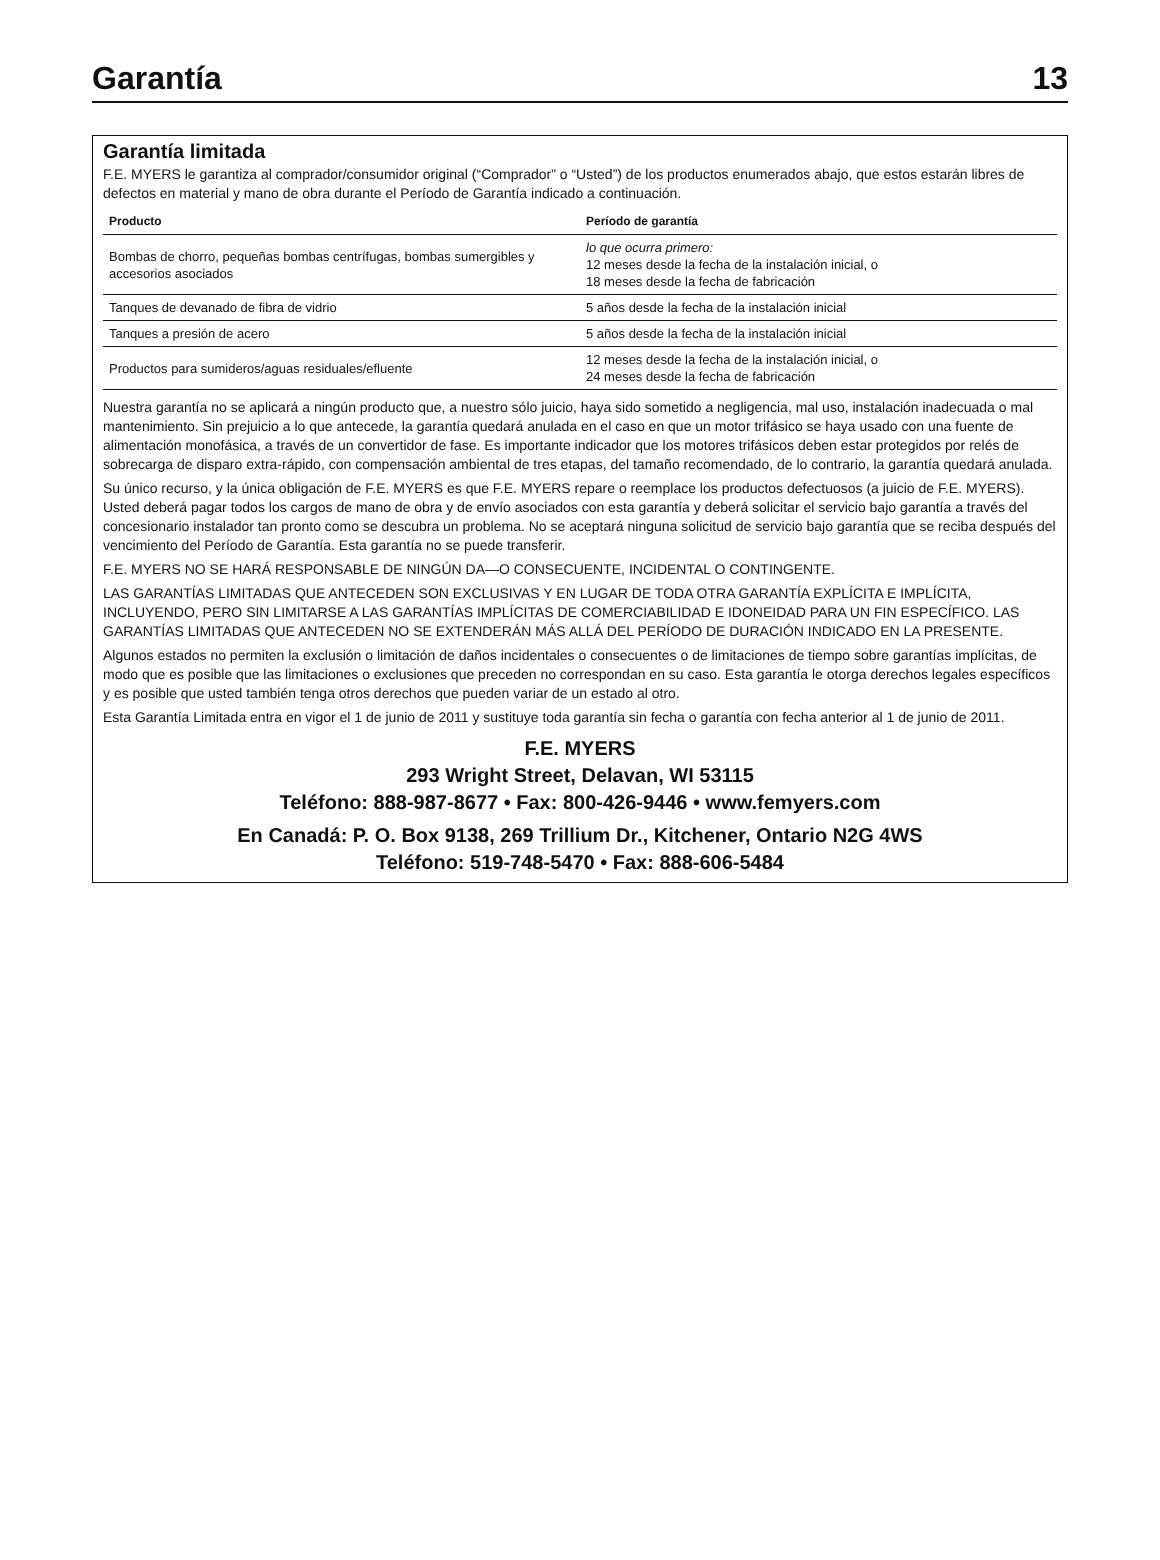Garantía 13
Garantía limitada
F.E. MYERS le garantiza al comprador/consumidor original (“Comprador” o “Usted”) de los productos enumerados abajo, que estos estarán libres de defectos en material y mano de obra durante el Período de Garantía indicado a continuación.
| Producto | Período de garantía |
| --- | --- |
| Bombas de chorro, pequeñas bombas centrífugas, bombas sumergibles y accesorios asociados | lo que ocurra primero: 12 meses desde la fecha de la instalación inicial, o 18 meses desde la fecha de fabricación |
| Tanques de devanado de fibra de vidrio | 5 años desde la fecha de la instalación inicial |
| Tanques a presión de acero | 5 años desde la fecha de la instalación inicial |
| Productos para sumideros/aguas residuales/efluente | 12 meses desde la fecha de la instalación inicial, o 24 meses desde la fecha de fabricación |
Nuestra garantía no se aplicará a ningún producto que, a nuestro sólo juicio, haya sido sometido a negligencia, mal uso, instalación inadecuada o mal mantenimiento. Sin prejuicio a lo que antecede, la garantía quedará anulada en el caso en que un motor trifásico se haya usado con una fuente de alimentación monofásica, a través de un convertidor de fase. Es importante indicador que los motores trifásicos deben estar protegidos por relés de sobrecarga de disparo extra-rápido, con compensación ambiental de tres etapas, del tamaño recomendado, de lo contrario, la garantía quedará anulada.
Su único recurso, y la única obligación de F.E. MYERS es que F.E. MYERS repare o reemplace los productos defectuosos (a juicio de F.E. MYERS). Usted deberá pagar todos los cargos de mano de obra y de envío asociados con esta garantía y deberá solicitar el servicio bajo garantía a través del concesionario instalador tan pronto como se descubra un problema. No se aceptará ninguna solicitud de servicio bajo garantía que se reciba después del vencimiento del Período de Garantía. Esta garantía no se puede transferir.
F.E. MYERS NO SE HARÁ RESPONSABLE DE NINGÚN DA—O CONSECUENTE, INCIDENTAL O CONTINGENTE.
LAS GARANTÍAS LIMITADAS QUE ANTECEDEN SON EXCLUSIVAS Y EN LUGAR DE TODA OTRA GARANTÍA EXPLÍCITA E IMPLÍCITA, INCLUYENDO, PERO SIN LIMITARSE A LAS GARANTÍAS IMPLÍCITAS DE COMERCIABILIDAD E IDONEIDAD PARA UN FIN ESPECÍFICO. LAS GARANTÍAS LIMITADAS QUE ANTECEDEN NO SE EXTENDERÁN MÁS ALLÁ DEL PERÍODO DE DURACIÓN INDICADO EN LA PRESENTE.
Algunos estados no permiten la exclusión o limitación de daños incidentales o consecuentes o de limitaciones de tiempo sobre garantías implícitas, de modo que es posible que las limitaciones o exclusiones que preceden no correspondan en su caso. Esta garantía le otorga derechos legales específicos y es posible que usted también tenga otros derechos que pueden variar de un estado al otro.
Esta Garantía Limitada entra en vigor el 1 de junio de 2011 y sustituye toda garantía sin fecha o garantía con fecha anterior al 1 de junio de 2011.
F.E. MYERS
293 Wright Street, Delavan, WI 53115
Teléfono: 888-987-8677 • Fax: 800-426-9446 • www.femyers.com
En Canadá: P. O. Box 9138, 269 Trillium Dr., Kitchener, Ontario N2G 4WS
Teléfono: 519-748-5470 • Fax: 888-606-5484